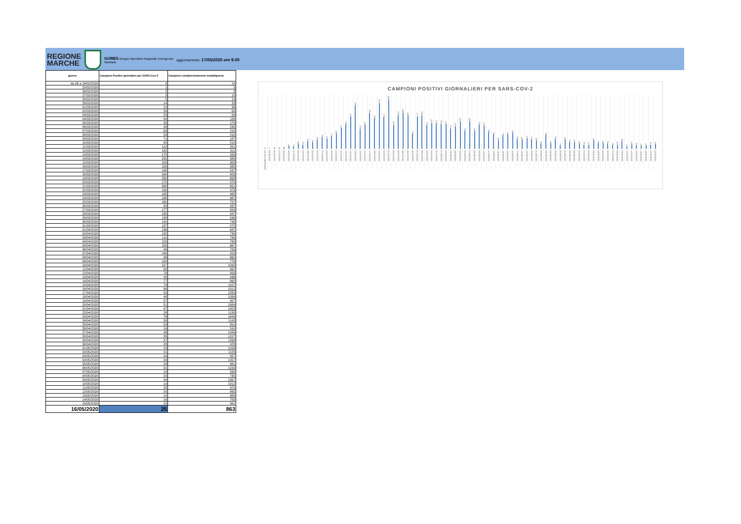REGIONE MARCHE
GORES Gruppo Operativo Regionale Emergenza Sanitaria
aggiornamento: 17/05/2020 ore 9.00
| giorno | Campioni Positivi giornalieri per SARS-Cov-2 | Campioni complessivamente testati/giorno |
| --- | --- | --- |
| da 06 a 24/02/2020 | 0 | 14 |
| 25/02/2020 | 1 | 5 |
| 26/02/2020 | 2 | 8 |
| 27/02/2020 | 3 | 19 |
| 28/02/2020 | 5 | 19 |
| 29/02/2020 | 14 | 33 |
| 01/03/2020 | 10 | 36 |
| 02/03/2020 | 26 | 64 |
| 03/03/2020 | 23 | 89 |
| 04/03/2020 | 40 | 126 |
| 05/03/2020 | 35 | 173 |
| 06/03/2020 | 48 | 230 |
| 07/03/2020 | 63 | 218 |
| 08/03/2020 | 53 | 216 |
| 09/03/2020 | 71 | 187 |
| 10/03/2020 | 85 | 219 |
| 11/03/2020 | 113 | 251 |
| 12/03/2020 | 132 | 311 |
| 13/03/2020 | 175 | 333 |
| 14/03/2020 | 235 | 386 |
| 15/03/2020 | 109 | 300 |
| 16/03/2020 | 129 | 335 |
| 17/03/2020 | 195 | 537 |
| 18/03/2020 | 164 | 403 |
| 19/03/2020 | 250 | 658 |
| 20/03/2020 | 172 | 570 |
| 21/03/2020 | 268 | 651 |
| 22/03/2020 | 130 | 373 |
| 23/03/2020 | 185 | 465 |
| 24/03/2020 | 198 | 667 |
| 25/03/2020 | 180 | 727 |
| 26/03/2020 | 82 | 437 |
| 27/03/2020 | 177 | 824 |
| 28/03/2020 | 185 | 547 |
| 29/03/2020 | 126 | 548 |
| 30/03/2020 | 141 | 745 |
| 31/03/2020 | 137 | 572 |
| 01/04/2020 | 136 | 647 |
| 02/04/2020 | 132 | 735 |
| 03/04/2020 | 111 | 794 |
| 04/04/2020 | 123 | 780 |
| 05/04/2020 | 150 | 667 |
| 06/04/2020 | 96 | 700 |
| 07/04/2020 | 149 | 913 |
| 08/04/2020 | 96 | 662 |
| 09/04/2020 | 129 | 776 |
| 10/04/2020 | 127 | 1090 |
| 11/04/2020 | 92 | 997 |
| 12/04/2020 | 78 | 456 |
| 13/04/2020 | 45 | 436 |
| 14/04/2020 | 77 | 662 |
| 15/04/2020 | 79 | 1107 |
| 16/04/2020 | 86 | 1012 |
| 17/04/2020 | 53 | 1283 |
| 18/04/2020 | 48 | 1086 |
| 19/04/2020 | 57 | 907 |
| 20/04/2020 | 51 | 1084 |
| 21/04/2020 | 47 | 1453 |
| 22/04/2020 | 28 | 1130 |
| 23/04/2020 | 76 | 1440 |
| 24/04/2020 | 30 | 1143 |
| 25/04/2020 | 53 | 851 |
| 26/04/2020 | 16 | 510 |
| 27/04/2020 | 48 | 1044 |
| 28/04/2020 | 35 | 1227 |
| 29/04/2020 | 37 | 1268 |
| 30/04/2020 | 28 | 978 |
| 01/05/2020 | 23 | 1033 |
| 02/05/2020 | 21 | 1125 |
| 03/05/2020 | 44 | 557 |
| 04/05/2020 | 29 | 1207 |
| 05/05/2020 | 29 | 981 |
| 06/05/2020 | 31 | 1232 |
| 07/05/2020 | 18 | 834 |
| 08/05/2020 | 23 | 735 |
| 09/05/2020 | 40 | 1367 |
| 10/05/2020 | 10 | 1012 |
| 11/05/2020 | 25 | 970 |
| 12/05/2020 | 20 | 865 |
| 13/05/2020 | 15 | 989 |
| 14/05/2020 | 16 | 783 |
| 15/05/2020 | 23 | 991 |
| 16/05/2020 | 25 | 863 |
CAMPIONI POSITIVI GIORNALIERI PER SARS-COV-2
0
DA 06 A 24/02/2020
1
25/02/2020
2
26/02/2020
3
27/02/2020
5
28/02/2020
14
29/02/2020
10
01/03/2020
26
02/03/2020
23
03/03/2020
40
04/03/2020
35
05/03/2020
48
06/03/2020
63
07/03/2020
53
08/03/2020
71
09/03/2020
85
10/03/2020
113
11/03/2020
132
12/03/2020
175
13/03/2020
235
14/03/2020
109
15/03/2020
129
16/03/2020
195
17/03/2020
164
18/03/2020
250
19/03/2020
172
20/03/2020
268
21/03/2020
130
22/03/2020
185
23/03/2020
198
24/03/2020
180
25/03/2020
82
26/03/2020
177
27/03/2020
185
28/03/2020
126
29/03/2020
141
30/03/2020
137
31/03/2020
136
01/04/2020
132
02/04/2020
111
03/04/2020
123
04/04/2020
150
05/04/2020
96
06/04/2020
149
07/04/2020
96
08/04/2020
129
09/04/2020
127
10/04/2020
92
11/04/2020
78
12/04/2020
45
13/04/2020
77
14/04/2020
79
15/04/2020
86
16/04/2020
53
17/04/2020
48
18/04/2020
57
19/04/2020
51
20/04/2020
47
21/04/2020
28
22/04/2020
76
23/04/2020
30
24/04/2020
53
25/04/2020
16
26/04/2020
48
27/04/2020
35
28/04/2020
37
29/04/2020
28
30/04/2020
23
01/05/2020
21
02/05/2020
44
03/05/2020
29
04/05/2020
29
05/05/2020
31
06/05/2020
18
07/05/2020
23
08/05/2020
40
09/05/2020
10
10/05/2020
25
11/05/2020
20
12/05/2020
15
13/05/2020
16
14/05/2020
23
15/05/2020
25
16/05/2020